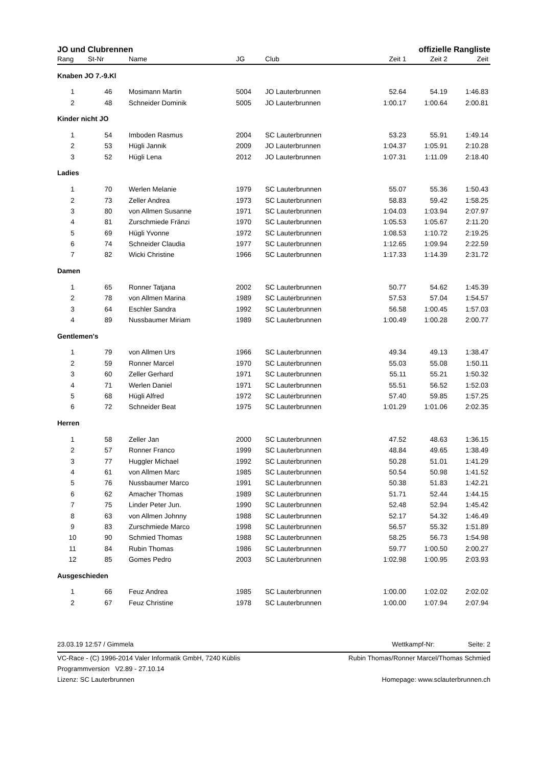JO und Clubrennen offizielle Rangliste
| Rang | St-Nr | Name | JG | Club | Zeit 1 | Zeit 2 | Zeit |
| --- | --- | --- | --- | --- | --- | --- | --- |
| Knaben JO 7.-9.Kl | | | | | | | |
| 1 | 46 | Mosimann Martin | 5004 | JO Lauterbrunnen | 52.64 | 54.19 | 1:46.83 |
| 2 | 48 | Schneider Dominik | 5005 | JO Lauterbrunnen | 1:00.17 | 1:00.64 | 2:00.81 |
| Kinder nicht JO | | | | | | | |
| 1 | 54 | Imboden Rasmus | 2004 | SC Lauterbrunnen | 53.23 | 55.91 | 1:49.14 |
| 2 | 53 | Hügli Jannik | 2009 | JO Lauterbrunnen | 1:04.37 | 1:05.91 | 2:10.28 |
| 3 | 52 | Hügli Lena | 2012 | JO Lauterbrunnen | 1:07.31 | 1:11.09 | 2:18.40 |
| Ladies | | | | | | | |
| 1 | 70 | Werlen Melanie | 1979 | SC Lauterbrunnen | 55.07 | 55.36 | 1:50.43 |
| 2 | 73 | Zeller Andrea | 1973 | SC Lauterbrunnen | 58.83 | 59.42 | 1:58.25 |
| 3 | 80 | von Allmen Susanne | 1971 | SC Lauterbrunnen | 1:04.03 | 1:03.94 | 2:07.97 |
| 4 | 81 | Zurschmiede Fränzi | 1970 | SC Lauterbrunnen | 1:05.53 | 1:05.67 | 2:11.20 |
| 5 | 69 | Hügli Yvonne | 1972 | SC Lauterbrunnen | 1:08.53 | 1:10.72 | 2:19.25 |
| 6 | 74 | Schneider Claudia | 1977 | SC Lauterbrunnen | 1:12.65 | 1:09.94 | 2:22.59 |
| 7 | 82 | Wicki Christine | 1966 | SC Lauterbrunnen | 1:17.33 | 1:14.39 | 2:31.72 |
| Damen | | | | | | | |
| 1 | 65 | Ronner Tatjana | 2002 | SC Lauterbrunnen | 50.77 | 54.62 | 1:45.39 |
| 2 | 78 | von Allmen Marina | 1989 | SC Lauterbrunnen | 57.53 | 57.04 | 1:54.57 |
| 3 | 64 | Eschler Sandra | 1992 | SC Lauterbrunnen | 56.58 | 1:00.45 | 1:57.03 |
| 4 | 89 | Nussbaumer Miriam | 1989 | SC Lauterbrunnen | 1:00.49 | 1:00.28 | 2:00.77 |
| Gentlemen's | | | | | | | |
| 1 | 79 | von Allmen Urs | 1966 | SC Lauterbrunnen | 49.34 | 49.13 | 1:38.47 |
| 2 | 59 | Ronner Marcel | 1970 | SC Lauterbrunnen | 55.03 | 55.08 | 1:50.11 |
| 3 | 60 | Zeller Gerhard | 1971 | SC Lauterbrunnen | 55.11 | 55.21 | 1:50.32 |
| 4 | 71 | Werlen Daniel | 1971 | SC Lauterbrunnen | 55.51 | 56.52 | 1:52.03 |
| 5 | 68 | Hügli Alfred | 1972 | SC Lauterbrunnen | 57.40 | 59.85 | 1:57.25 |
| 6 | 72 | Schneider Beat | 1975 | SC Lauterbrunnen | 1:01.29 | 1:01.06 | 2:02.35 |
| Herren | | | | | | | |
| 1 | 58 | Zeller Jan | 2000 | SC Lauterbrunnen | 47.52 | 48.63 | 1:36.15 |
| 2 | 57 | Ronner Franco | 1999 | SC Lauterbrunnen | 48.84 | 49.65 | 1:38.49 |
| 3 | 77 | Huggler Michael | 1992 | SC Lauterbrunnen | 50.28 | 51.01 | 1:41.29 |
| 4 | 61 | von Allmen Marc | 1985 | SC Lauterbrunnen | 50.54 | 50.98 | 1:41.52 |
| 5 | 76 | Nussbaumer Marco | 1991 | SC Lauterbrunnen | 50.38 | 51.83 | 1:42.21 |
| 6 | 62 | Amacher Thomas | 1989 | SC Lauterbrunnen | 51.71 | 52.44 | 1:44.15 |
| 7 | 75 | Linder Peter Jun. | 1990 | SC Lauterbrunnen | 52.48 | 52.94 | 1:45.42 |
| 8 | 63 | von Allmen Johnny | 1988 | SC Lauterbrunnen | 52.17 | 54.32 | 1:46.49 |
| 9 | 83 | Zurschmiede Marco | 1998 | SC Lauterbrunnen | 56.57 | 55.32 | 1:51.89 |
| 10 | 90 | Schmied Thomas | 1988 | SC Lauterbrunnen | 58.25 | 56.73 | 1:54.98 |
| 11 | 84 | Rubin Thomas | 1986 | SC Lauterbrunnen | 59.77 | 1:00.50 | 2:00.27 |
| 12 | 85 | Gomes Pedro | 2003 | SC Lauterbrunnen | 1:02.98 | 1:00.95 | 2:03.93 |
| Ausgeschieden | | | | | | | |
| 1 | 66 | Feuz Andrea | 1985 | SC Lauterbrunnen | 1:00.00 | 1:02.02 | 2:02.02 |
| 2 | 67 | Feuz Christine | 1978 | SC Lauterbrunnen | 1:00.00 | 1:07.94 | 2:07.94 |
23.03.19 12:57 / Gimmela Wettkampf-Nr: Seite: 2
VC-Race - (C) 1996-2014 Valer Informatik GmbH, 7240 Küblis Rubin Thomas/Ronner Marcel/Thomas Schmied
Programmversion V2.89 - 27.10.14
Lizenz: SC Lauterbrunnen Homepage: www.sclauterbrunnen.ch